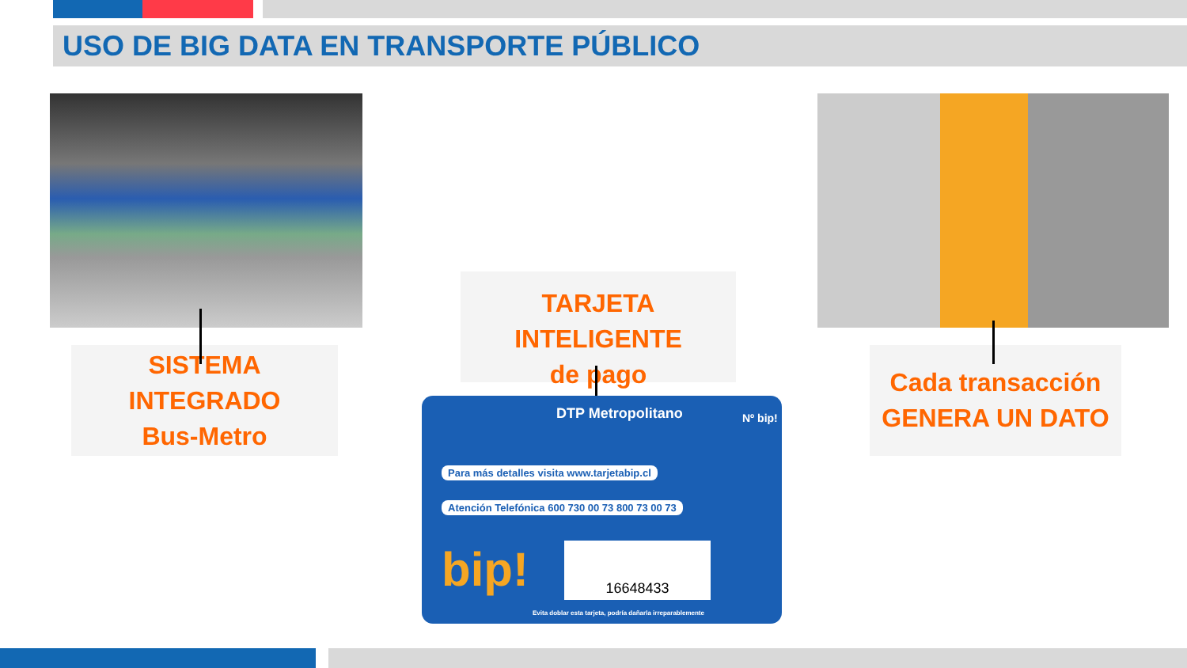USO DE BIG DATA EN TRANSPORTE PÚBLICO
SISTEMA INTEGRADO
Bus-Metro
TARJETA INTELIGENTE
de pago
Cada transacción
GENERA UN DATO
DTP Metropolitano
Para más detalles visita www.tarjetabip.cl
Atención Telefónica 600 730 00 73 800 73 00 73
bip! 16648433
Evita doblar esta tarjeta, podría dañarla irreparablemente
Nº bip!